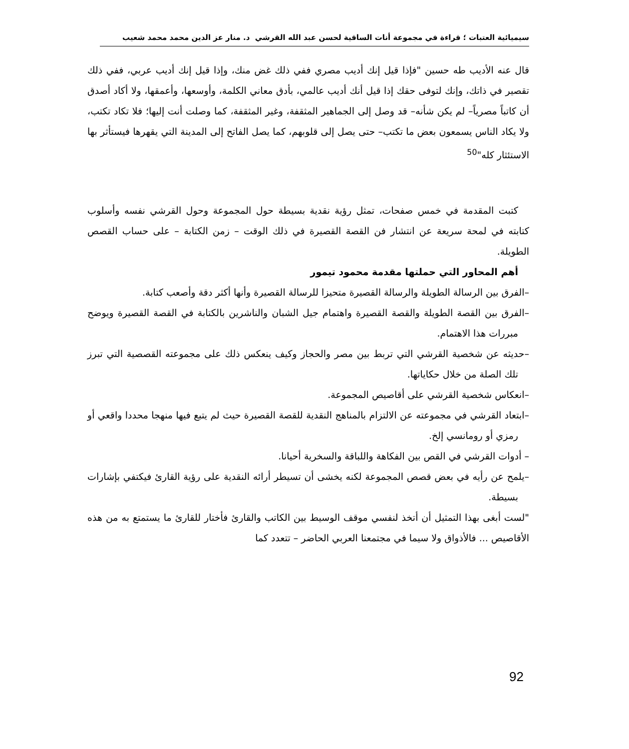سيميائية العتبات ؛ قراءة في مجموعة أنات الساقية لحسن عبد الله القرشي د. منار عز الدين محمد محمد شعيب
قال عنه الأديب طه حسين "فإذا قيل إنك أديب مصري ففي ذلك غض منك، وإذا قيل إنك أديب عربي، ففي ذلك تقصير في ذاتك، وإنك لتوفى حقك إذا قيل أنك أديب عالمي، بأدق معاني الكلمة، وأوسعها، وأعمقها، ولا أكاد أصدق أن كاتباً مصرياً– لم يكن شأنه– قد وصل إلى الجماهير المثقفة، وغير المثقفة، كما وصلت أنت إليها؛ فلا تكاد تكتب، ولا يكاد الناس يسمعون بعض ما تكتب– حتى يصل إلى قلوبهم، كما يصل الفاتح إلى المدينة التي يقهرها فيستأثر بها الاستئثار كله"<sup>50</sup>
كتبت المقدمة في خمس صفحات، تمثل رؤية نقدية بسيطة حول المجموعة وحول القرشي نفسه وأسلوب كتابته في لمحة سريعة عن انتشار فن القصة القصيرة في ذلك الوقت – زمن الكتابة – على حساب القصص الطويلة.
أهم المحاور التي حملتها مقدمة محمود تيمور
–الفرق بين الرسالة الطويلة والرسالة القصيرة متحيزا للرسالة القصيرة وأنها أكثر دقة وأصعب كتابة.
–الفرق بين القصة الطويلة والقصة القصيرة واهتمام جيل الشبان والناشرين بالكتابة في القصة القصيرة ويوضح مبررات هذا الاهتمام.
–حديثه عن شخصية القرشي التي تربط بين مصر والحجاز وكيف ينعكس ذلك على مجموعته القصصية التي تبرز تلك الصلة من خلال حكاياتها.
–انعكاس شخصية القرشي على أقاصيص المجموعة.
–ابتعاد القرشي في مجموعته عن الالتزام بالمناهج النقدية للقصة القصيرة حيث لم يتبع فيها منهجا محددا واقعي أو رمزي أو رومانسي إلخ.
– أدوات القرشي في القص بين الفكاهة واللباقة والسخرية أحيانا.
–يلمح عن رأيه في بعض قصص المجموعة لكنه يخشى أن تسيطر أرائه النقدية على رؤية القارئ فيكتفي بإشارات بسيطة.
"لست أبغى بهذا التمثيل أن أتخذ لنفسي موقف الوسيط بين الكاتب والقارئ فأختار للقارئ ما يستمتع به من هذه الأقاصيص ... فالأذواق ولا سيما في مجتمعنا العربي الحاضر – تتعدد كما
92